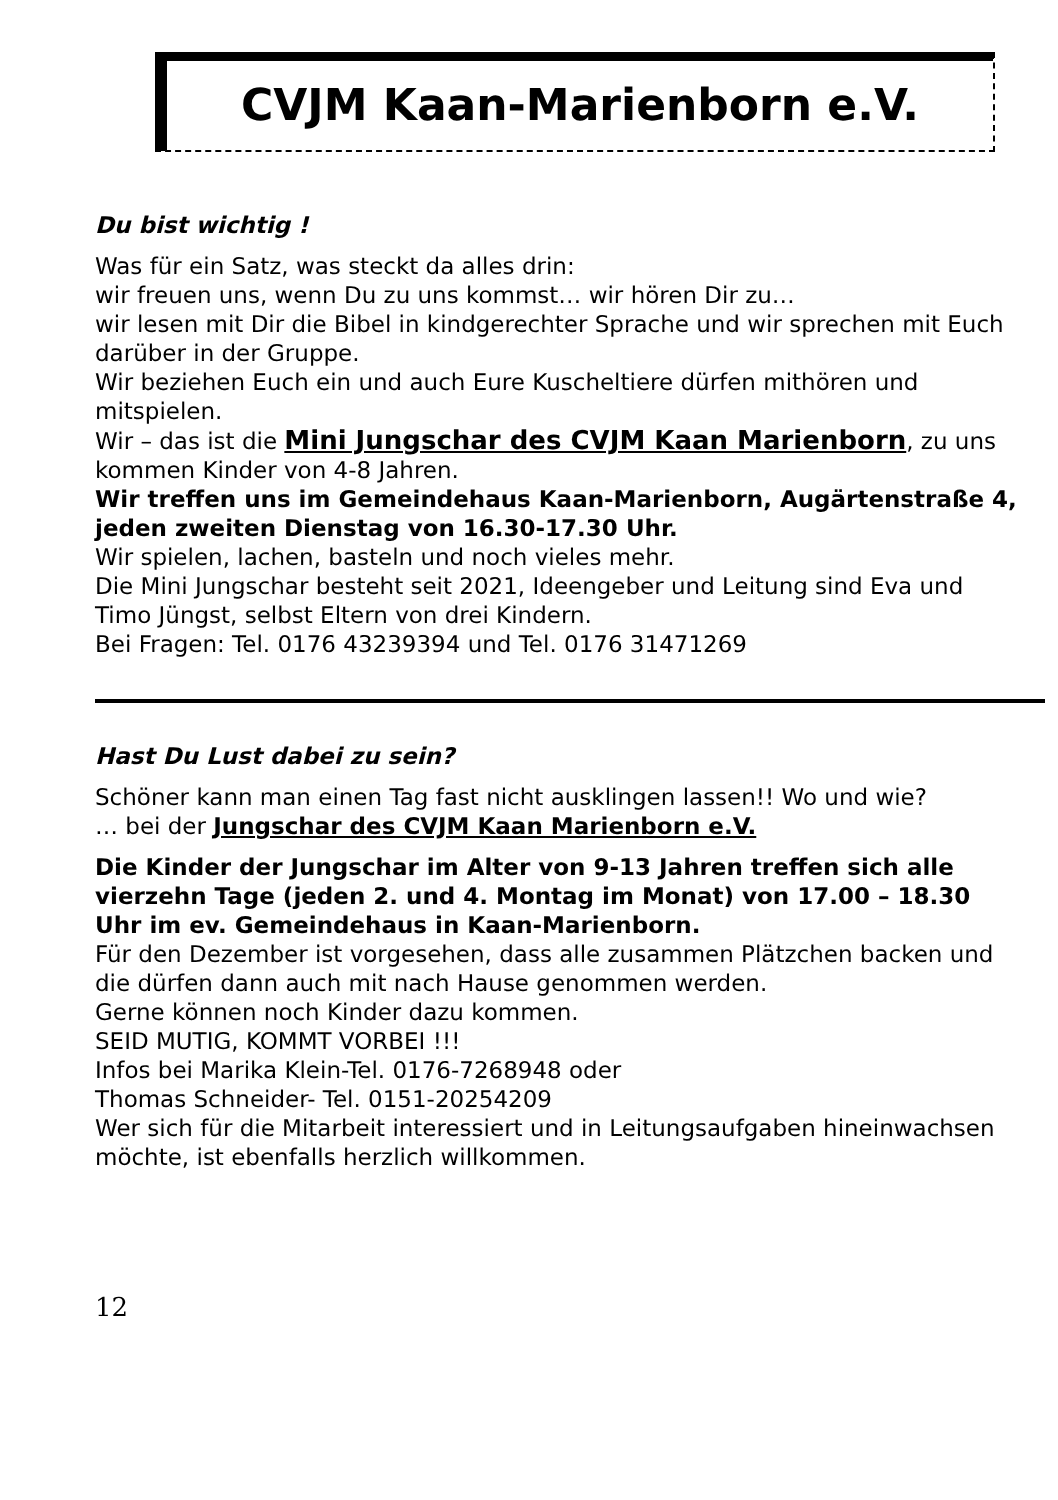CVJM Kaan-Marienborn e.V.
Du bist wichtig !
Was für ein Satz, was steckt da alles drin:
wir freuen uns, wenn Du zu uns kommst… wir hören Dir zu…
wir lesen mit Dir die Bibel in kindgerechter Sprache und wir sprechen mit Euch darüber in der Gruppe.
Wir beziehen Euch ein und auch Eure Kuscheltiere dürfen mithören und mitspielen.
Wir – das ist die Mini Jungschar des CVJM Kaan Marienborn, zu uns kommen Kinder von 4-8 Jahren.
Wir treffen uns im Gemeindehaus Kaan-Marienborn, Augärtenstraße 4, jeden zweiten Dienstag von 16.30-17.30 Uhr.
Wir spielen, lachen, basteln und noch vieles mehr.
Die Mini Jungschar besteht seit 2021, Ideengeber und Leitung sind Eva und Timo Jüngst, selbst Eltern von drei Kindern.
Bei Fragen: Tel. 0176 43239394 und Tel. 0176 31471269
Hast Du Lust dabei zu sein?
Schöner kann man einen Tag fast nicht ausklingen lassen!! Wo und wie?
… bei der Jungschar des CVJM Kaan Marienborn e.V.
Die Kinder der Jungschar im Alter von 9-13 Jahren treffen sich alle vierzehn Tage (jeden 2. und 4. Montag im Monat) von 17.00 – 18.30 Uhr im ev. Gemeindehaus in Kaan-Marienborn.
Für den Dezember ist vorgesehen, dass alle zusammen Plätzchen backen und die dürfen dann auch mit nach Hause genommen werden.
Gerne können noch Kinder dazu kommen.
SEID MUTIG, KOMMT VORBEI !!!
Infos bei Marika Klein-Tel. 0176-7268948 oder
Thomas Schneider- Tel. 0151-20254209
Wer sich für die Mitarbeit interessiert und in Leitungsaufgaben hineinwachsen möchte, ist ebenfalls herzlich willkommen.
12